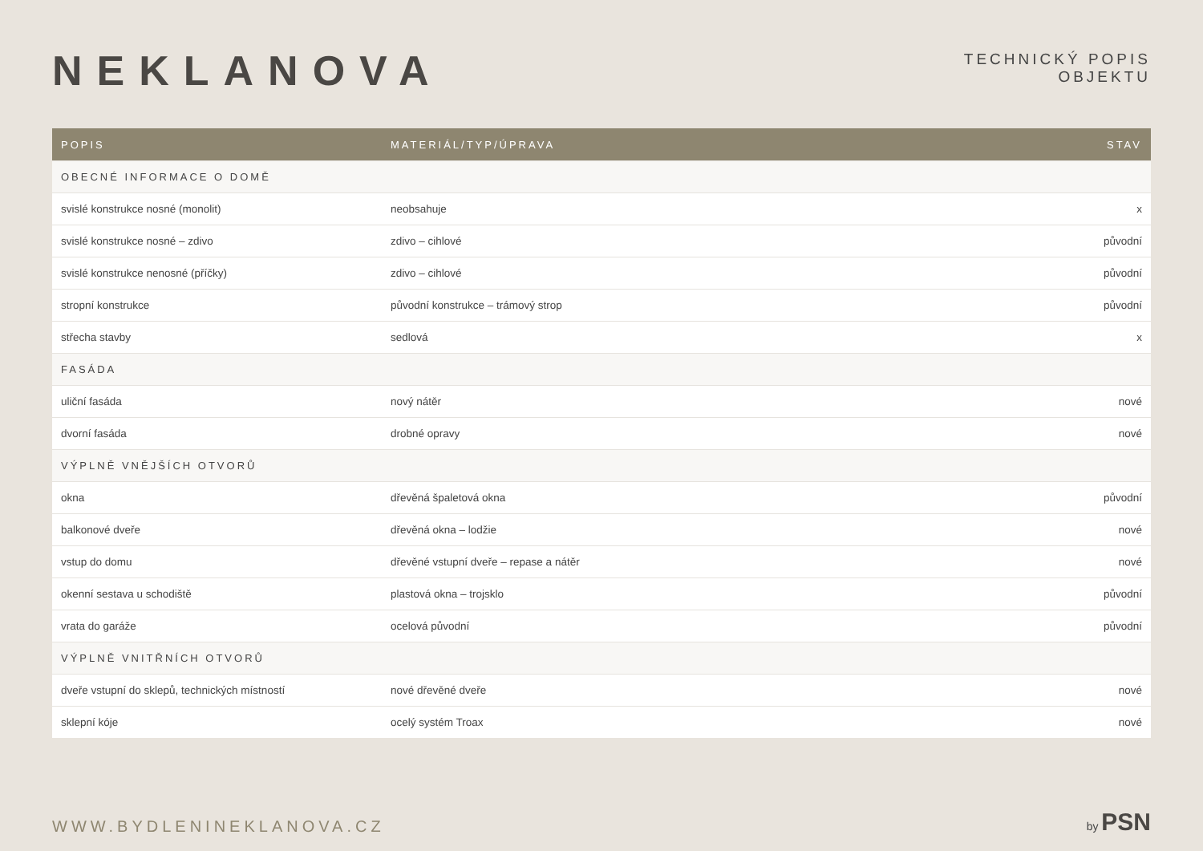NEKLANOVA
TECHNICKÝ POPIS
OBJEKTU
| POPIS | MATERIÁL/TYP/ÚPRAVA | STAV |
| --- | --- | --- |
| OBECNÉ INFORMACE O DOMĚ | | |
| svislé konstrukce nosné (monolit) | neobsahuje | x |
| svislé konstrukce nosné – zdivo | zdivo – cihlové | původní |
| svislé konstrukce nenosné (příčky) | zdivo – cihlové | původní |
| stropní konstrukce | původní konstrukce – trámový strop | původní |
| střecha stavby | sedlová | x |
| FASÁDA | | |
| uliční fasáda | nový nátěr | nové |
| dvorní fasáda | drobné opravy | nové |
| VÝPLNĚ VNĚJŠÍCH OTVORŮ | | |
| okna | dřevěná špaletová okna | původní |
| balkonové dveře | dřevěná okna – lodžie | nové |
| vstup do domu | dřevěné vstupní dveře – repase a nátěr | nové |
| okenní sestava u schodiště | plastová okna – trojsklo | původní |
| vrata do garáže | ocelová původní | původní |
| VÝPLNĚ VNITŘNÍCH OTVORŮ | | |
| dveře vstupní do sklepů, technických místností | nové dřevěné dveře | nové |
| sklepní kóje | ocelý systém Troax | nové |
WWW.BYDLENINEKLANOVA.CZ
by PSN